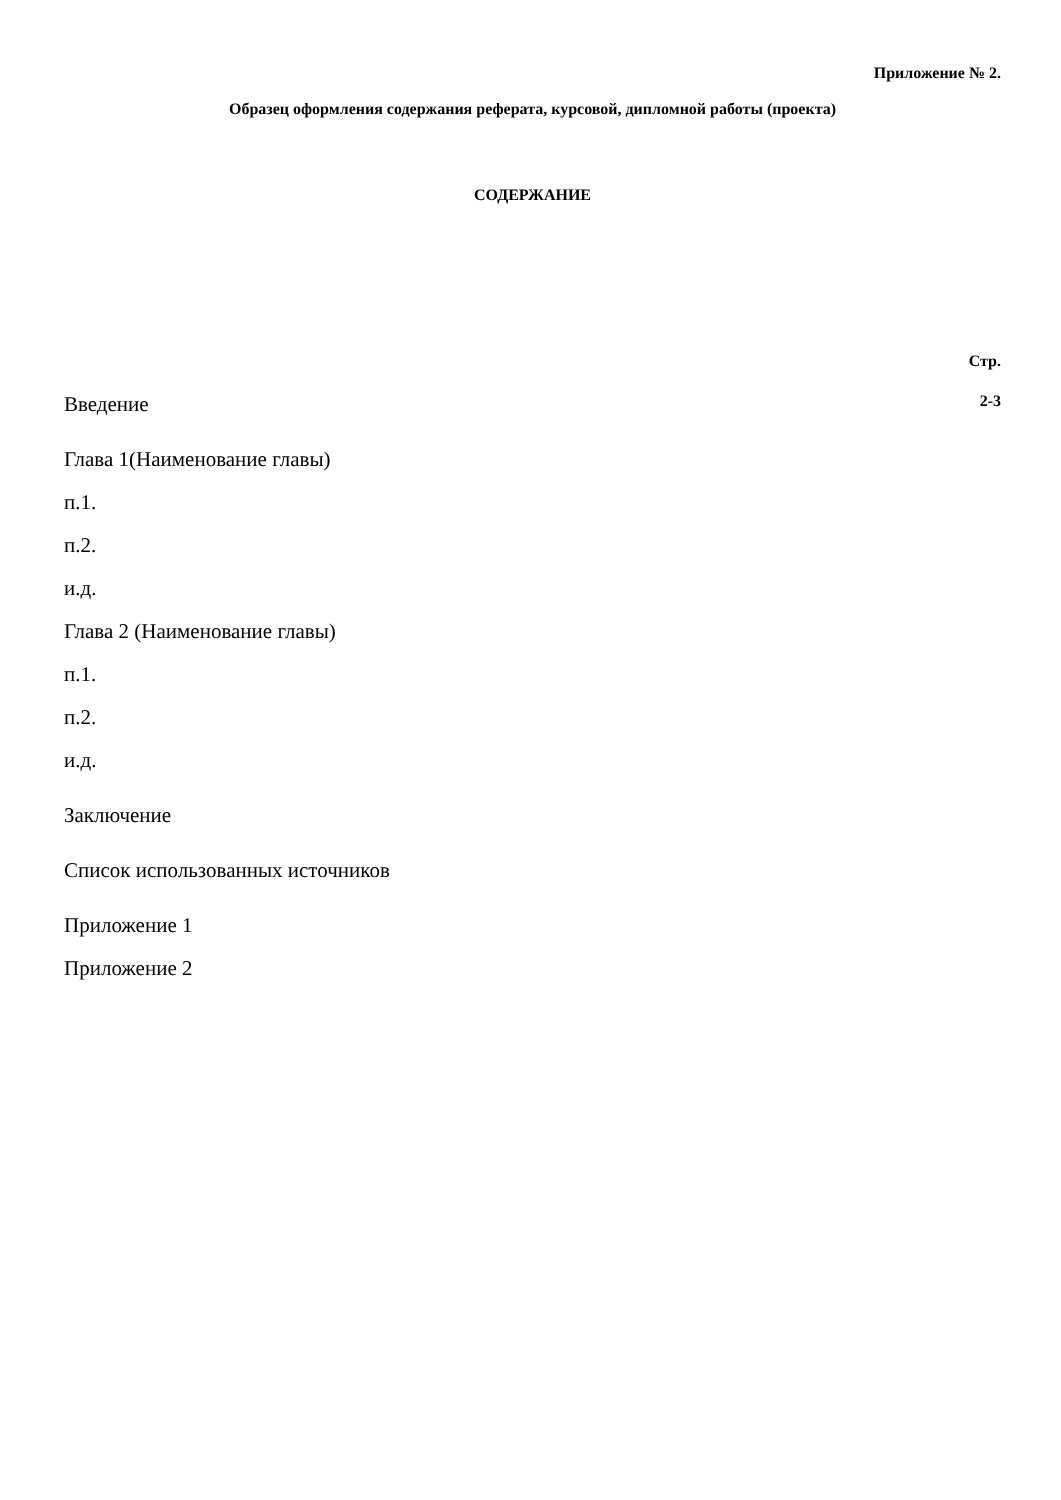Приложение № 2.
Образец оформления содержания реферата, курсовой, дипломной работы (проекта)
СОДЕРЖАНИЕ
Стр.
Введение 2-3
Глава 1(Наименование главы)
п.1.
п.2.
и.д.
Глава 2 (Наименование главы)
п.1.
п.2.
и.д.
Заключение
Список использованных источников
Приложение 1
Приложение 2